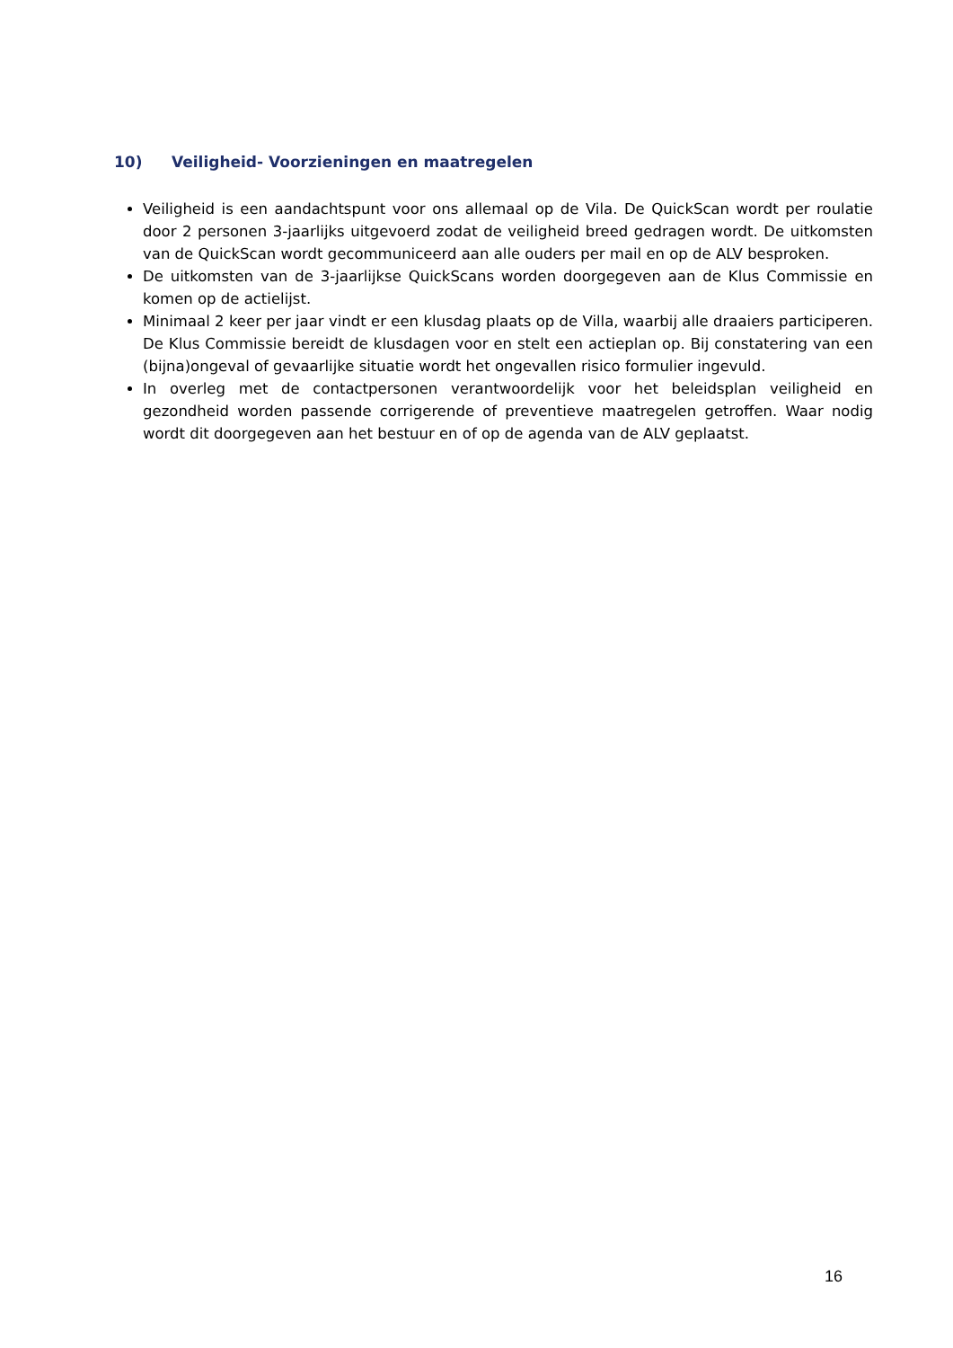10) Veiligheid- Voorzieningen en maatregelen
Veiligheid is een aandachtspunt voor ons allemaal op de Vila. De QuickScan wordt per roulatie door 2 personen 3-jaarlijks uitgevoerd zodat de veiligheid breed gedragen wordt. De uitkomsten van de QuickScan wordt gecommuniceerd aan alle ouders per mail en op de ALV besproken.
De uitkomsten van de 3-jaarlijkse QuickScans worden doorgegeven aan de Klus Commissie en komen op de actielijst.
Minimaal 2 keer per jaar vindt er een klusdag plaats op de Villa, waarbij alle draaiers participeren. De Klus Commissie bereidt de klusdagen voor en stelt een actieplan op. Bij constatering van een (bijna)ongeval of gevaarlijke situatie wordt het ongevallen risico formulier ingevuld.
In overleg met de contactpersonen verantwoordelijk voor het beleidsplan veiligheid en gezondheid worden passende corrigerende of preventieve maatregelen getroffen. Waar nodig wordt dit doorgegeven aan het bestuur en of op de agenda van de ALV geplaatst.
16